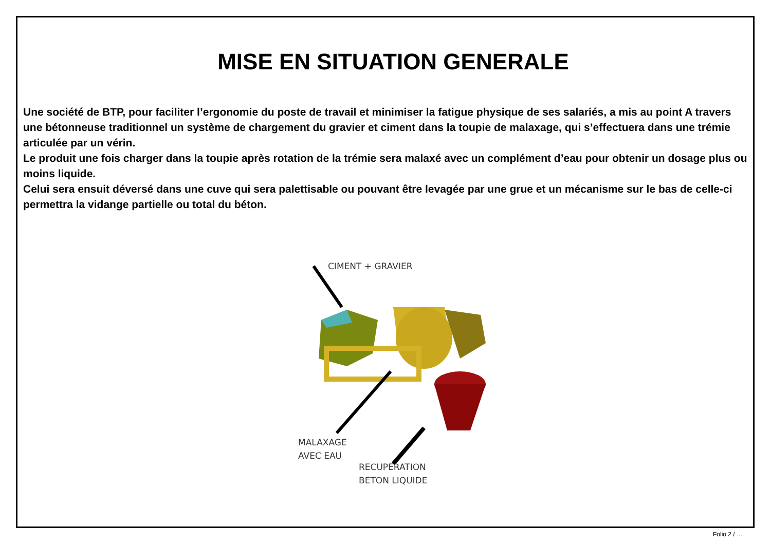MISE EN SITUATION GENERALE
Une société de BTP, pour faciliter l’ergonomie du poste de travail et minimiser la fatigue physique de ses salariés, a mis au point A travers une bétonneuse traditionnel un système de chargement du gravier et ciment dans la toupie de malaxage, qui s’effectuera dans une trémie articulée par un vérin.
Le produit une fois charger dans la toupie après rotation de la trémie sera malaxé avec un complément d’eau pour obtenir un dosage plus ou moins liquide.
Celui sera ensuit déversé dans une cuve qui sera palettisable ou pouvant être levagée par une grue et un mécanisme sur le bas de celle-ci permettra la vidange partielle ou total du béton.
CIMENT + GRAVIER
MALAXAGE
AVEC EAU
RECUPERATION
BETON LIQUIDE
Folio 2 / …